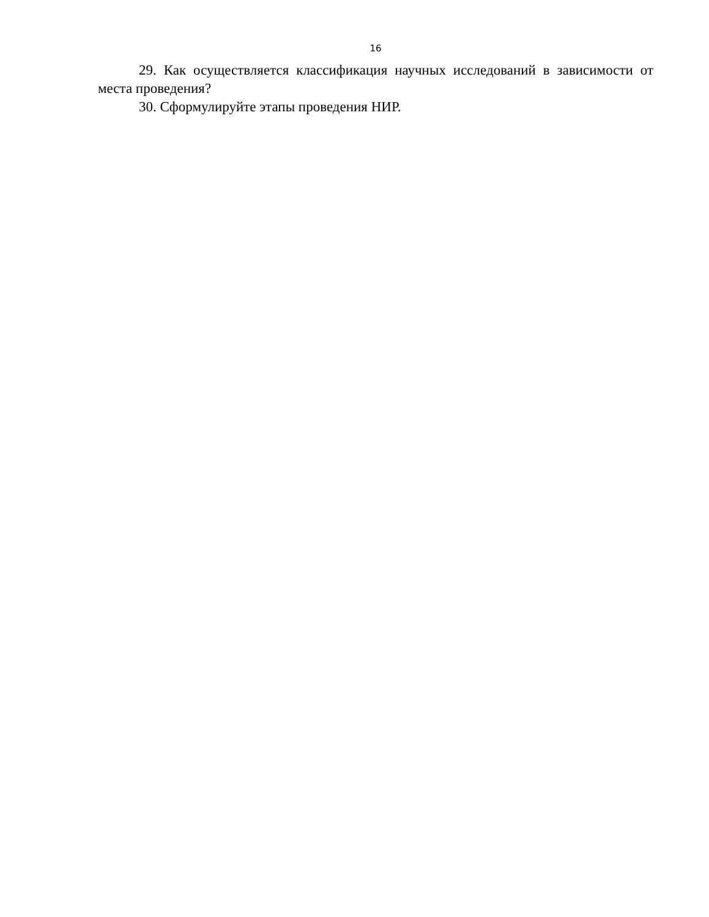16
29. Как осуществляется классификация научных исследований в зависимости от места проведения?
30. Сформулируйте этапы проведения НИР.